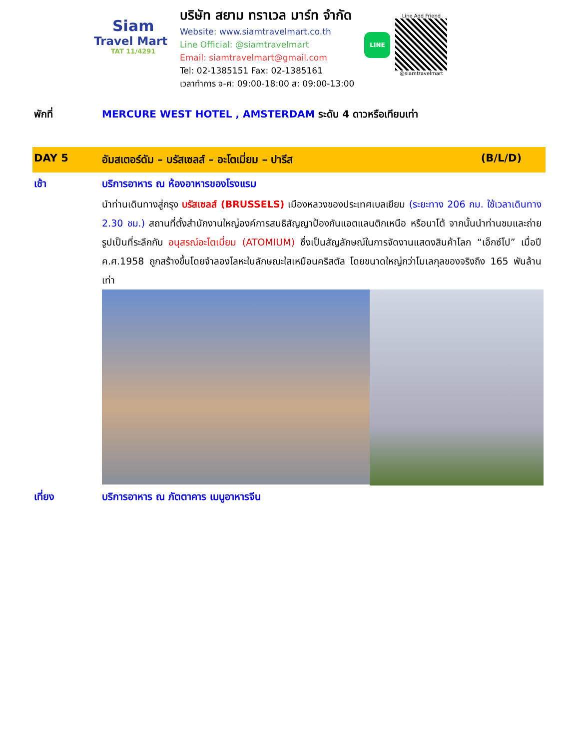Siam
Travel Mart
TAT 11/4291
บริษัท สยาม ทราเวล มาร์ท จำกัด
Website: www.siamtravelmart.co.th
Line Official: @siamtravelmart
Email: siamtravelmart@gmail.com
Tel: 02-1385151 Fax: 02-1385161
เวลาทำการ จ-ศ: 09:00-18:00 ส: 09:00-13:00
LINE
Line Add Friend
@siamtravelmart
พักที่ MERCURE WEST HOTEL , AMSTERDAM ระดับ 4 ดาวหรือเทียบเท่า
DAY 5 อัมสเตอร์ดัม – บรัสเซลส์ – อะโตเมี่ยม – ปารีส
(B/L/D)
เช้า บริการอาหาร ณ ห้องอาหารของโรงแรม
นำท่านเดินทางสู่กรุง บรัสเซลส์ (BRUSSELS) เมืองหลวงของประเทศเบลเยียม (ระยะทาง 206 กม. ใช้เวลาเดินทาง 2.30 ชม.) สถานที่ตั้งสำนักงานใหญ่องค์การสนธิสัญญาป้องกันแอตแลนติกเหนือ หรือนาโต้ จากนั้นนำท่านชมและถ่ายรูปเป็นที่ระลึกกับ อนุสรณ์อะโตเมี่ยม (ATOMIUM) ซึ่งเป็นสัญลักษณ์ในการจัดงานแสดงสินค้าโลก “เอ็กซ์โป” เมื่อปี ค.ศ.1958 ถูกสร้างขึ้นโดยจำลองโลหะในลักษณะใสเหมือนคริสตัล โดยขนาดใหญ่กว่าโมเลกุลของจริงถึง 165 พันล้านเท่า
เที่ยง บริการอาหาร ณ ภัตตาคาร เมนูอาหารจีน